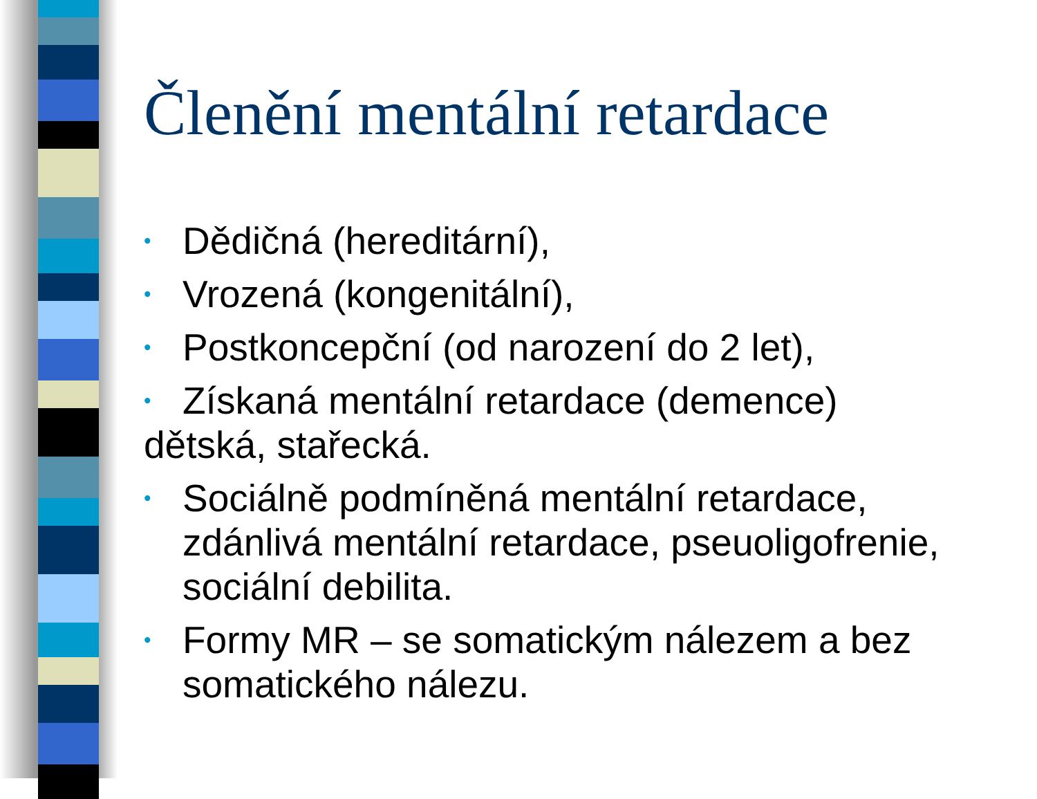Členění mentální retardace
• Dědičná (hereditární),
• Vrozená (kongenitální),
• Postkoncepční (od narození do 2 let),
• Získaná mentální retardace (demence)
dětská, stařecká.
• Sociálně podmíněná mentální retardace, zdánlivá mentální retardace, pseuoligofrenie, sociální debilita.
• Formy MR – se somatickým nálezem a bez somatického nálezu.